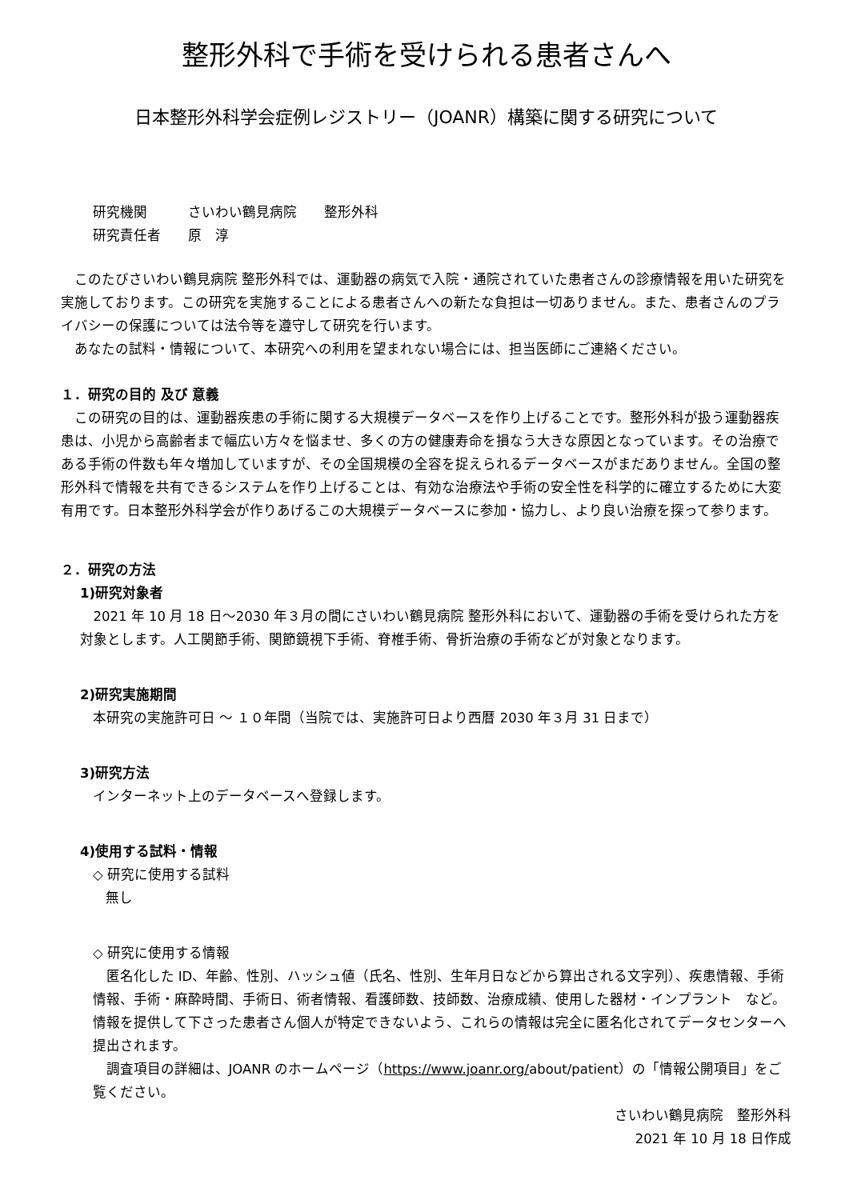整形外科で手術を受けられる患者さんへ
日本整形外科学会症例レジストリー（JOANR）構築に関する研究について
研究機関　　　さいわい鶴見病院　　整形外科
研究責任者　　原　淳
このたびさいわい鶴見病院 整形外科では、運動器の病気で入院・通院されていた患者さんの診療情報を用いた研究を実施しております。この研究を実施することによる患者さんへの新たな負担は一切ありません。また、患者さんのプライバシーの保護については法令等を遵守して研究を行います。
あなたの試料・情報について、本研究への利用を望まれない場合には、担当医師にご連絡ください。
１．研究の目的 及び 意義
この研究の目的は、運動器疾患の手術に関する大規模データベースを作り上げることです。整形外科が扱う運動器疾患は、小児から高齢者まで幅広い方々を悩ませ、多くの方の健康寿命を損なう大きな原因となっています。その治療である手術の件数も年々増加していますが、その全国規模の全容を捉えられるデータベースがまだありません。全国の整形外科で情報を共有できるシステムを作り上げることは、有効な治療法や手術の安全性を科学的に確立するために大変有用です。日本整形外科学会が作りあげるこの大規模データベースに参加・協力し、より良い治療を探って参ります。
２．研究の方法
1)研究対象者
2021 年 10 月 18 日～2030 年３月の間にさいわい鶴見病院 整形外科において、運動器の手術を受けられた方を対象とします。人工関節手術、関節鏡視下手術、脊椎手術、骨折治療の手術などが対象となります。
2)研究実施期間
本研究の実施許可日 ～ １０年間（当院では、実施許可日より西暦 2030 年３月 31 日まで）
3)研究方法
インターネット上のデータベースへ登録します。
4)使用する試料・情報
◇ 研究に使用する試料
無し
◇ 研究に使用する情報
匿名化した ID、年齢、性別、ハッシュ値（氏名、性別、生年月日などから算出される文字列）、疾患情報、手術情報、手術・麻酔時間、手術日、術者情報、看護師数、技師数、治療成績、使用した器材・インプラント　など。情報を提供して下さった患者さん個人が特定できないよう、これらの情報は完全に匿名化されてデータセンターへ提出されます。
調査項目の詳細は、JOANR のホームページ（https://www.joanr.org/about/patient）の「情報公開項目」をご覧ください。
さいわい鶴見病院　整形外科
2021 年 10 月 18 日作成